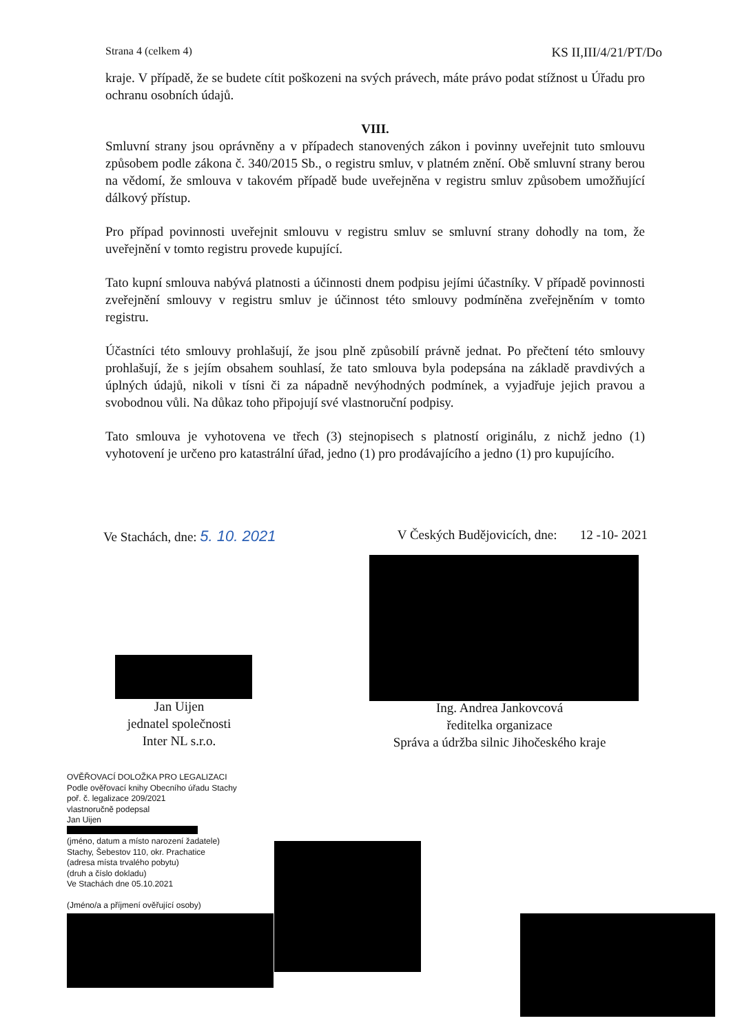Strana 4 (celkem 4) KS II,III/4/21/PT/Do
kraje. V případě, že se budete cítit poškozeni na svých právech, máte právo podat stížnost u Úřadu pro ochranu osobních údajů.
VIII.
Smluvní strany jsou oprávněny a v případech stanovených zákon i povinny uveřejnit tuto smlouvu způsobem podle zákona č. 340/2015 Sb., o registru smluv, v platném znění. Obě smluvní strany berou na vědomí, že smlouva v takovém případě bude uveřejněna v registru smluv způsobem umožňující dálkový přístup.
Pro případ povinnosti uveřejnit smlouvu v registru smluv se smluvní strany dohodly na tom, že uveřejnění v tomto registru provede kupující.
Tato kupní smlouva nabývá platnosti a účinnosti dnem podpisu jejími účastníky. V případě povinnosti zveřejnění smlouvy v registru smluv je účinnost této smlouvy podmíněna zveřejněním v tomto registru.
Účastníci této smlouvy prohlašují, že jsou plně způsobilí právně jednat. Po přečtení této smlouvy prohlašují, že s jejím obsahem souhlasí, že tato smlouva byla podepsána na základě pravdivých a úplných údajů, nikoli v tísni či za nápadně nevýhodných podmínek, a vyjadřuje jejich pravou a svobodnou vůli. Na důkaz toho připojují své vlastnoruční podpisy.
Tato smlouva je vyhotovena ve třech (3) stejnopisech s platností originálu, z nichž jedno (1) vyhotovení je určeno pro katastrální úřad, jedno (1) pro prodávajícího a jedno (1) pro kupujícího.
Ve Stachách, dne: 5. 10. 2021 V Českých Budějovicích, dne: 12 -10- 2021
Jan Uijen
jednatel společnosti
Inter NL s.r.o.
Ing. Andrea Jankovcová
ředitelka organizace
Správa a údržba silnic Jihočeského kraje
OVĚŘOVACÍ DOLOŽKA PRO LEGALIZACI
Podle ověřovací knihy Obecního úřadu Stachy
poř. č. legalizace 209/2021
vlastnoručně podepsal
Jan Uijen
(jméno, datum a místo narození žadatele)
Stachy, Šebestov 110, okr. Prachatice
(adresa místa trvalého pobytu)
(druh a číslo dokladu)
Ve Stachách dne 05.10.2021
(Jméno/a a příjmení ověřující osoby)